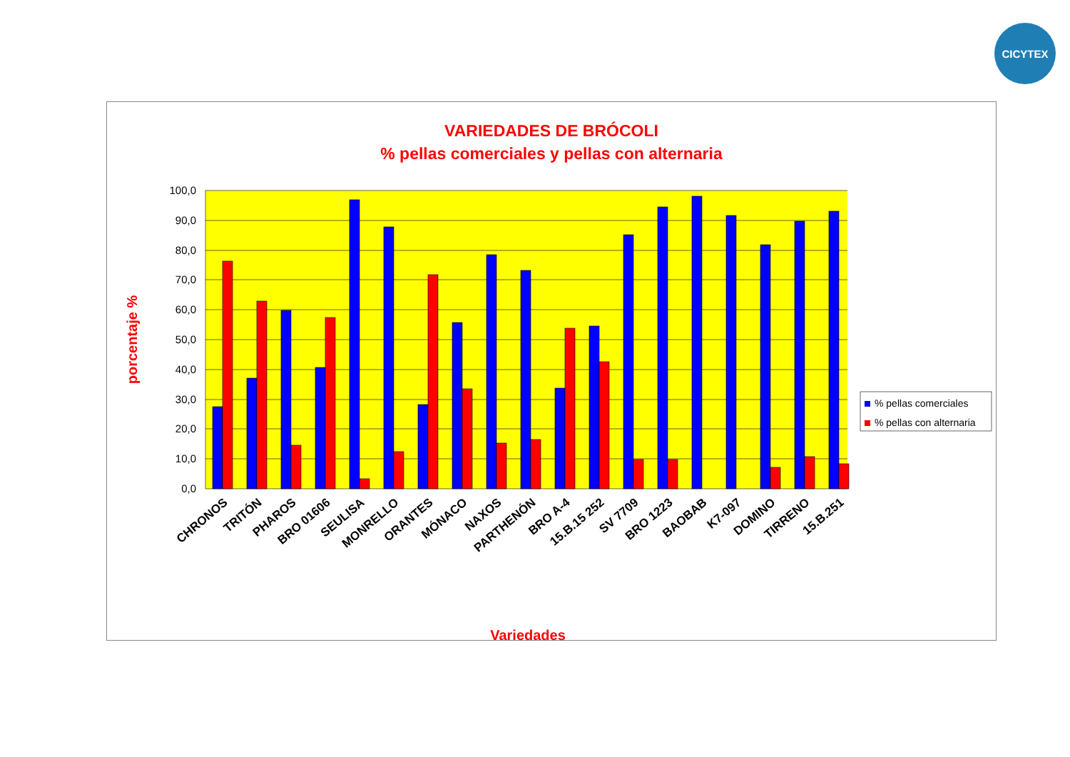CICYTEX
VARIEDADES DE BRÓCOLI
% pellas comerciales y pellas con alternaria
100,0
90,0
80,0
70,0
60,0
50,0
40,0
30,0
20,0
10,0
0,0
porcentaje %
CHRONOS
TRITÓN
PHAROS
BRO 01606
SEULISA
MONRELLO
ORANTES
MÓNACO
NAXOS
PARTHENÓN
BRO A-4
15.B.15 252
SV 7709
BRO 1223
BAOBAB
K7-097
DOMINO
TIRRENO
15.B.251
Variedades
% pellas comerciales
% pellas con alternaria